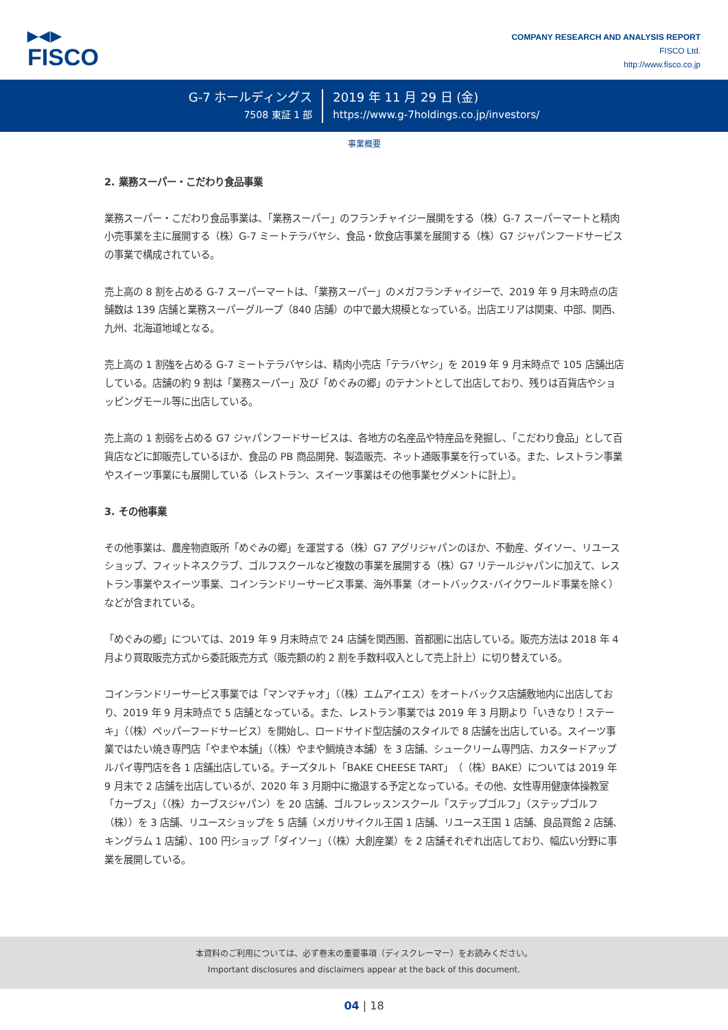▶◀▶
FISCO
COMPANY RESEARCH AND ANALYSIS REPORT
FISCO Ltd.
http://www.fisco.co.jp
G-7 ホールディングス
7508 東証 1 部
2019 年 11 月 29 日 (金)
https://www.g-7holdings.co.jp/investors/
事業概要
2. 業務スーパー・こだわり食品事業
業務スーパー・こだわり食品事業は、「業務スーパー」のフランチャイジー展開をする（株）G-7 スーパーマートと精肉小売事業を主に展開する（株）G-7 ミートテラバヤシ、食品・飲食店事業を展開する（株）G7 ジャパンフードサービスの事業で構成されている。
売上高の 8 割を占める G-7 スーパーマートは、「業務スーパー」のメガフランチャイジーで、2019 年 9 月末時点の店舗数は 139 店舗と業務スーパーグループ（840 店舗）の中で最大規模となっている。出店エリアは関東、中部、関西、九州、北海道地域となる。
売上高の 1 割強を占める G-7 ミートテラバヤシは、精肉小売店「テラバヤシ」を 2019 年 9 月末時点で 105 店舗出店している。店舗の約 9 割は「業務スーパー」及び「めぐみの郷」のテナントとして出店しており、残りは百貨店やショッピングモール等に出店している。
売上高の 1 割弱を占める G7 ジャパンフードサービスは、各地方の名産品や特産品を発掘し、「こだわり食品」として百貨店などに卸販売しているほか、食品の PB 商品開発、製造販売、ネット通販事業を行っている。また、レストラン事業やスイーツ事業にも展開している（レストラン、スイーツ事業はその他事業セグメントに計上）。
3. その他事業
その他事業は、農産物直販所「めぐみの郷」を運営する（株）G7 アグリジャパンのほか、不動産、ダイソー、リユースショップ、フィットネスクラブ、ゴルフスクールなど複数の事業を展開する（株）G7 リテールジャパンに加えて、レストラン事業やスイーツ事業、コインランドリーサービス事業、海外事業（オートバックス･バイクワールド事業を除く）などが含まれている。
「めぐみの郷」については、2019 年 9 月末時点で 24 店舗を関西圏、首都圏に出店している。販売方法は 2018 年 4 月より買取販売方式から委託販売方式（販売額の約 2 割を手数料収入として売上計上）に切り替えている。
コインランドリーサービス事業では「マンマチャオ」（（株）エムアイエス）をオートバックス店舗敷地内に出店しており、2019 年 9 月末時点で 5 店舗となっている。また、レストラン事業では 2019 年 3 月期より「いきなり！ステーキ」（（株）ペッパーフードサービス）を開始し、ロードサイド型店舗のスタイルで 8 店舗を出店している。スイーツ事業ではたい焼き専門店「やまや本舗」（（株）やまや鯛焼き本舗）を 3 店舗、シュークリーム専門店、カスタードアップルパイ専門店を各 1 店舗出店している。チーズタルト「BAKE CHEESE TART」（（株）BAKE）については 2019 年 9 月末で 2 店舗を出店しているが、2020 年 3 月期中に撤退する予定となっている。その他、女性専用健康体操教室「カーブス」（（株）カーブスジャパン）を 20 店舗、ゴルフレッスンスクール「ステップゴルフ」（ステップゴルフ（株））を 3 店舗、リユースショップを 5 店舗（メガリサイクル王国 1 店舗、リユース王国 1 店舗、良品買館 2 店舗、キングラム 1 店舗）、100 円ショップ「ダイソー」（（株）大創産業）を 2 店舗それぞれ出店しており、幅広い分野に事業を展開している。
本資料のご利用については、必ず巻末の重要事項（ディスクレーマー）をお読みください。
Important disclosures and disclaimers appear at the back of this document.
04 | 18